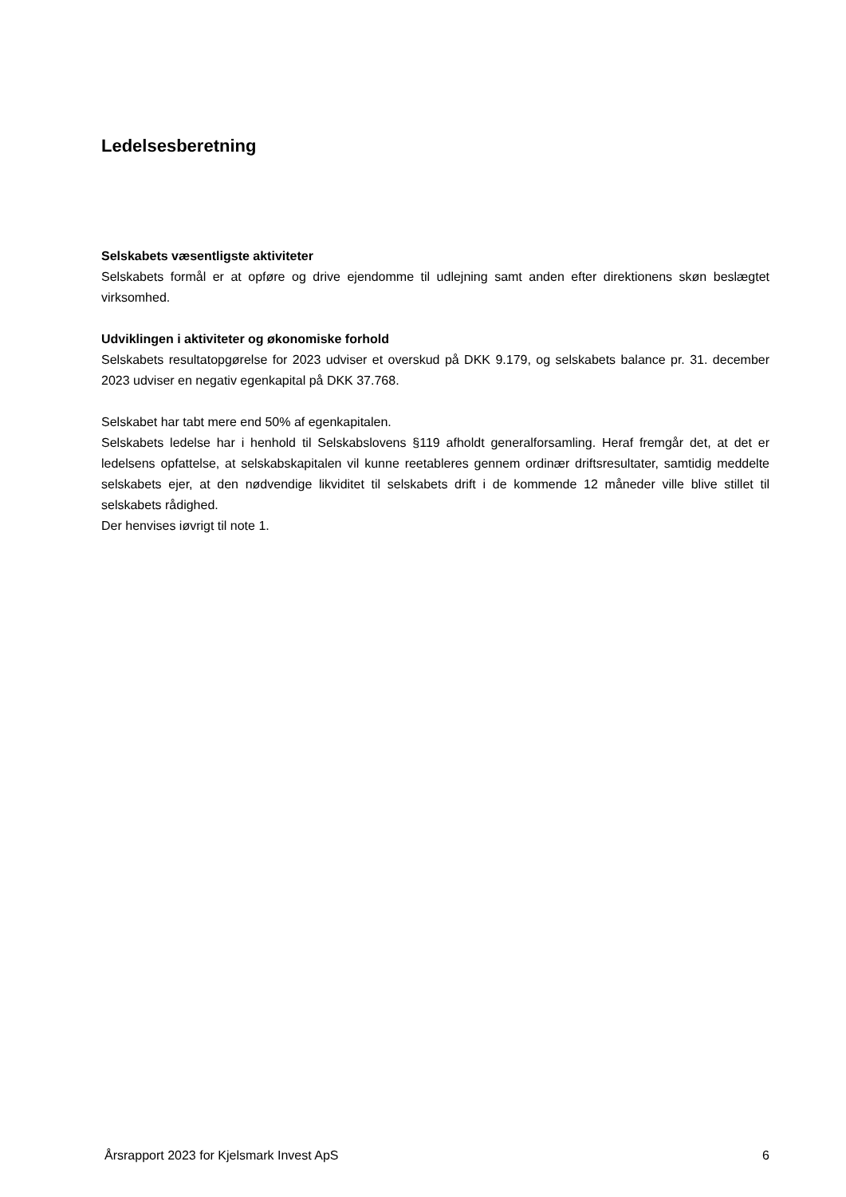Ledelsesberetning
Selskabets væsentligste aktiviteter
Selskabets formål er at opføre og drive ejendomme til udlejning samt anden efter direktionens skøn beslægtet virksomhed.
Udviklingen i aktiviteter og økonomiske forhold
Selskabets resultatopgørelse for 2023 udviser et overskud på DKK 9.179, og selskabets balance pr. 31. december 2023 udviser en negativ egenkapital på DKK 37.768.
Selskabet har tabt mere end 50% af egenkapitalen.
Selskabets ledelse har i henhold til Selskabslovens §119 afholdt generalforsamling. Heraf fremgår det, at det er ledelsens opfattelse, at selskabskapitalen vil kunne reetableres gennem ordinær driftsresultater, samtidig meddelte selskabets ejer, at den nødvendige likviditet til selskabets drift i de kommende 12 måneder ville blive stillet til selskabets rådighed.
Der henvises iøvrigt til note 1.
Årsrapport 2023 for Kjelsmark Invest ApS 6